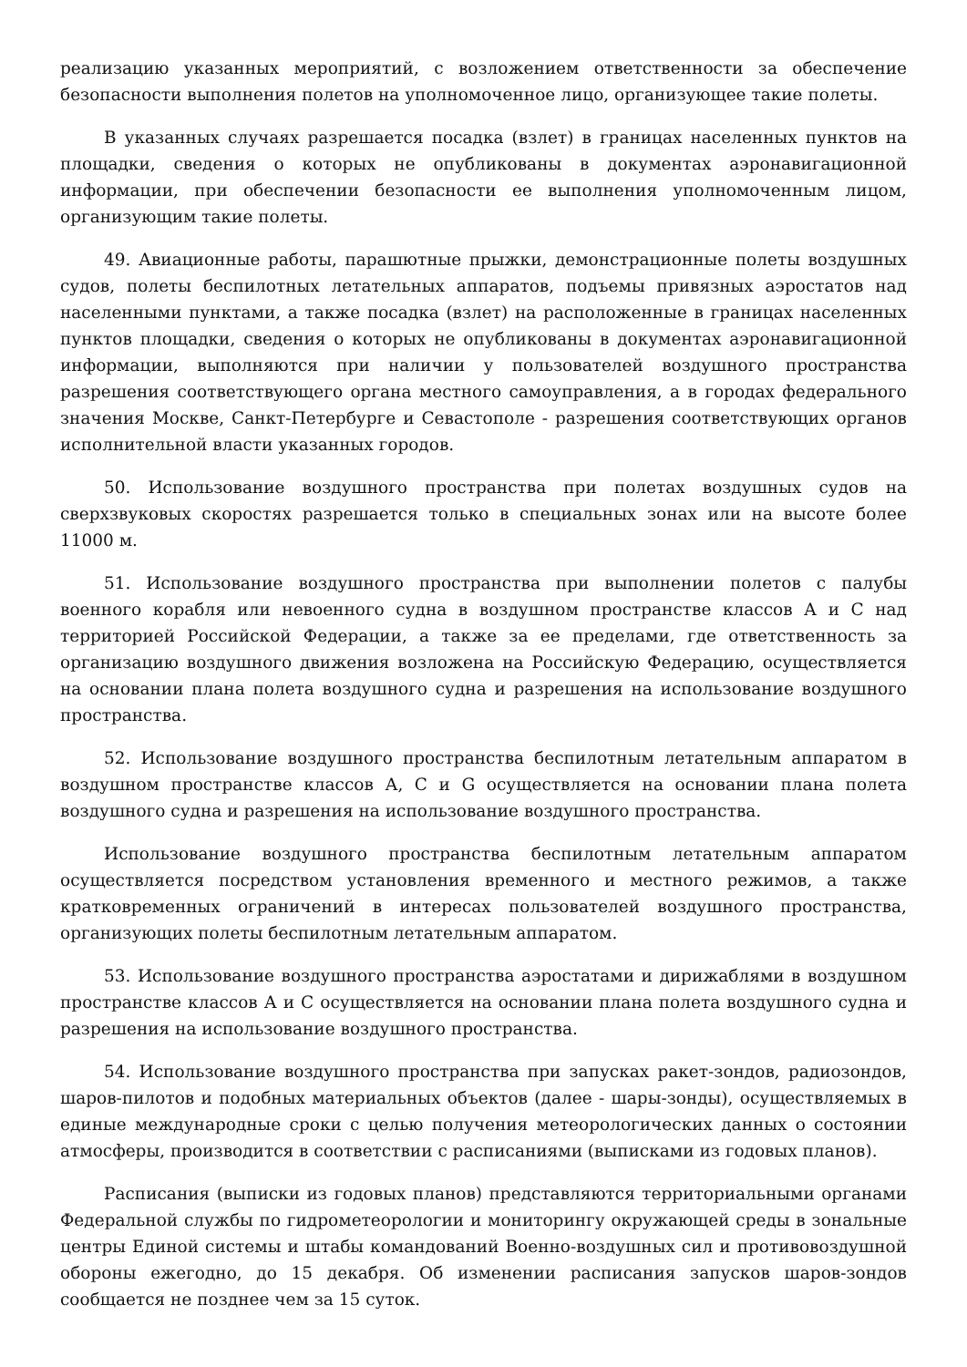реализацию указанных мероприятий, с возложением ответственности за обеспечение безопасности выполнения полетов на уполномоченное лицо, организующее такие полеты.
В указанных случаях разрешается посадка (взлет) в границах населенных пунктов на площадки, сведения о которых не опубликованы в документах аэронавигационной информации, при обеспечении безопасности ее выполнения уполномоченным лицом, организующим такие полеты.
49. Авиационные работы, парашютные прыжки, демонстрационные полеты воздушных судов, полеты беспилотных летательных аппаратов, подъемы привязных аэростатов над населенными пунктами, а также посадка (взлет) на расположенные в границах населенных пунктов площадки, сведения о которых не опубликованы в документах аэронавигационной информации, выполняются при наличии у пользователей воздушного пространства разрешения соответствующего органа местного самоуправления, а в городах федерального значения Москве, Санкт-Петербурге и Севастополе - разрешения соответствующих органов исполнительной власти указанных городов.
50. Использование воздушного пространства при полетах воздушных судов на сверхзвуковых скоростях разрешается только в специальных зонах или на высоте более 11000 м.
51. Использование воздушного пространства при выполнении полетов с палубы военного корабля или невоенного судна в воздушном пространстве классов А и С над территорией Российской Федерации, а также за ее пределами, где ответственность за организацию воздушного движения возложена на Российскую Федерацию, осуществляется на основании плана полета воздушного судна и разрешения на использование воздушного пространства.
52. Использование воздушного пространства беспилотным летательным аппаратом в воздушном пространстве классов А, С и G осуществляется на основании плана полета воздушного судна и разрешения на использование воздушного пространства.
Использование воздушного пространства беспилотным летательным аппаратом осуществляется посредством установления временного и местного режимов, а также кратковременных ограничений в интересах пользователей воздушного пространства, организующих полеты беспилотным летательным аппаратом.
53. Использование воздушного пространства аэростатами и дирижаблями в воздушном пространстве классов А и С осуществляется на основании плана полета воздушного судна и разрешения на использование воздушного пространства.
54. Использование воздушного пространства при запусках ракет-зондов, радиозондов, шаров-пилотов и подобных материальных объектов (далее - шары-зонды), осуществляемых в единые международные сроки с целью получения метеорологических данных о состоянии атмосферы, производится в соответствии с расписаниями (выписками из годовых планов).
Расписания (выписки из годовых планов) представляются территориальными органами Федеральной службы по гидрометеорологии и мониторингу окружающей среды в зональные центры Единой системы и штабы командований Военно-воздушных сил и противовоздушной обороны ежегодно, до 15 декабря. Об изменении расписания запусков шаров-зондов сообщается не позднее чем за 15 суток.